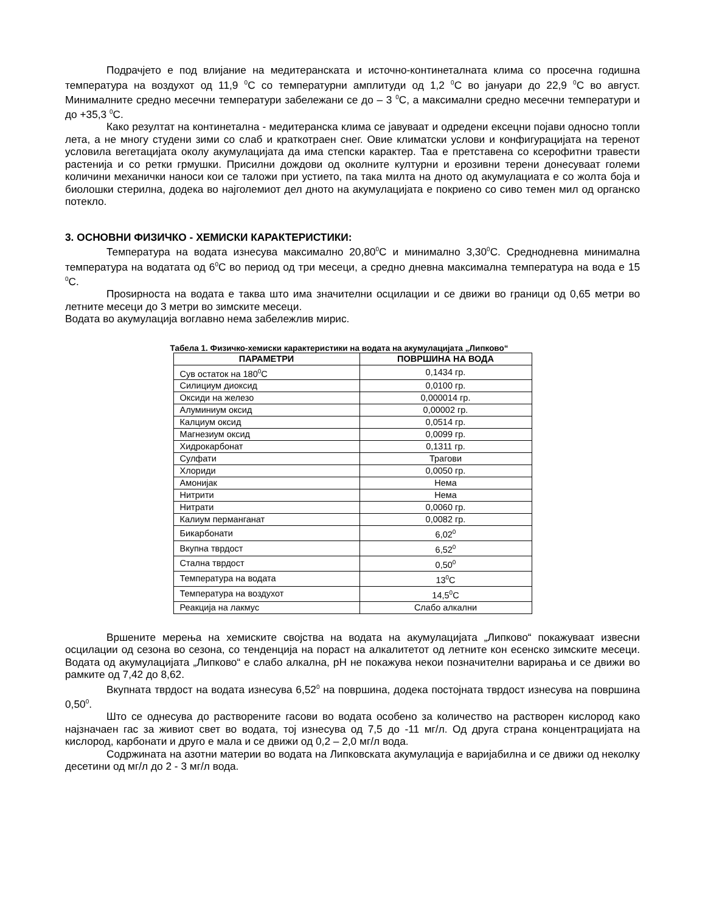Подрачјето е под влијание на медитеранската и источно-континеталната клима со просечна годишна температура на воздухот од 11,9 <sup>0</sup>C со температурни амплитуди од 1,2 <sup>0</sup>C во јануари до 22,9 <sup>0</sup>C во август. Минималните средно месечни температури забележани се до – 3 <sup>0</sup>C, а максимални средно месечни температури и до +35,3 <sup>0</sup>C.
Како резултат на континетална - медитеранска клима се јавуваат и одредени ексецни појави односно топли лета, а не многу студени зими со слаб и краткотраен снег. Овие климатски услови и конфигурацијата на теренот условила вегетацијата околу акумулацијата да има степски карактер. Таа е претставена со ксерофитни травести растенија и со ретки грмушки. Присилни дождови од околните културни и ерозивни терени донесуваат големи количини механички наноси кои се таложи при устието, па така милта на дното од акумулациата е со жолта боја и биолошки стерилна, додека во најголемиот дел дното на акумулацијата е покриено со сиво темен мил од органско потекло.
3. ОСНОВНИ ФИЗИЧКО - ХЕМИСКИ КАРАКТЕРИСТИКИ:
Температура на водата изнесува максимално 20,80<sup>0</sup>C и минимално 3,30<sup>0</sup>C. Среднодневна минимална температура на водатата од 6<sup>0</sup>C во период од три месеци, а средно дневна максимална температура на вода е 15 <sup>0</sup>C.
Проѕирноста на водата е таква што има значителни осцилации и се движи во граници од 0,65 метри во летните месеци до 3 метри во зимските месеци.
Водата во акумулација воглавно нема забележлив мирис.
Табела 1. Физичко-хемиски карактеристики на водата на акумулацијата „Липково“
| ПАРАМЕТРИ | ПОВРШИНА НА ВОДА |
| --- | --- |
| Сув остаток на 180<sup>0</sup>C | 0,1434 гр. |
| Силициум диоксид | 0,0100 гр. |
| Оксиди на железо | 0,000014 гр. |
| Алуминиум оксид | 0,00002 гр. |
| Калциум оксид | 0,0514 гр. |
| Магнезиум оксид | 0,0099 гр. |
| Хидрокарбонат | 0,1311 гр. |
| Сулфати | Трагови |
| Хлориди | 0,0050 гр. |
| Амонијак | Нема |
| Нитрити | Нема |
| Нитрати | 0,0060 гр. |
| Калиум перманганат | 0,0082 гр. |
| Бикарбонати | 6,02<sup>0</sup> |
| Вкупна тврдост | 6,52<sup>0</sup> |
| Стална тврдост | 0,50<sup>0</sup> |
| Температура на водата | 13<sup>0</sup>C |
| Температура на воздухот | 14,5<sup>0</sup>C |
| Реакција на лакмус | Слабо алкални |
Вршените мерења на хемиските својства на водата на акумулацијата „Липково“ покажуваат извесни осцилации од сезона во сезона, со тенденција на пораст на алкалитетот од летните кон есенско зимските месеци. Водата од акумулацијата „Липково“ е слабо алкална, pH не покажува некои позначителни варирања и се движи во рамките од 7,42 до 8,62.
Вкупната тврдост на водата изнесува 6,52<sup>0</sup> на површина, додека постојната тврдост изнесува на површина 0,50<sup>0</sup>.
Што се однесува до растворените гасови во водата особено за количество на растворен кислород како најзначаен гас за живиот свет во водата, тој изнесува од 7,5 до -11 мг/л. Од друга страна концентрацијата на кислород, карбонати и друго е мала и се движи од 0,2 – 2,0 мг/л вода.
Содржината на азотни материи во водата на Липковската акумулација е варијабилна и се движи од неколку десетини од мг/л до 2 - 3 мг/л вода.